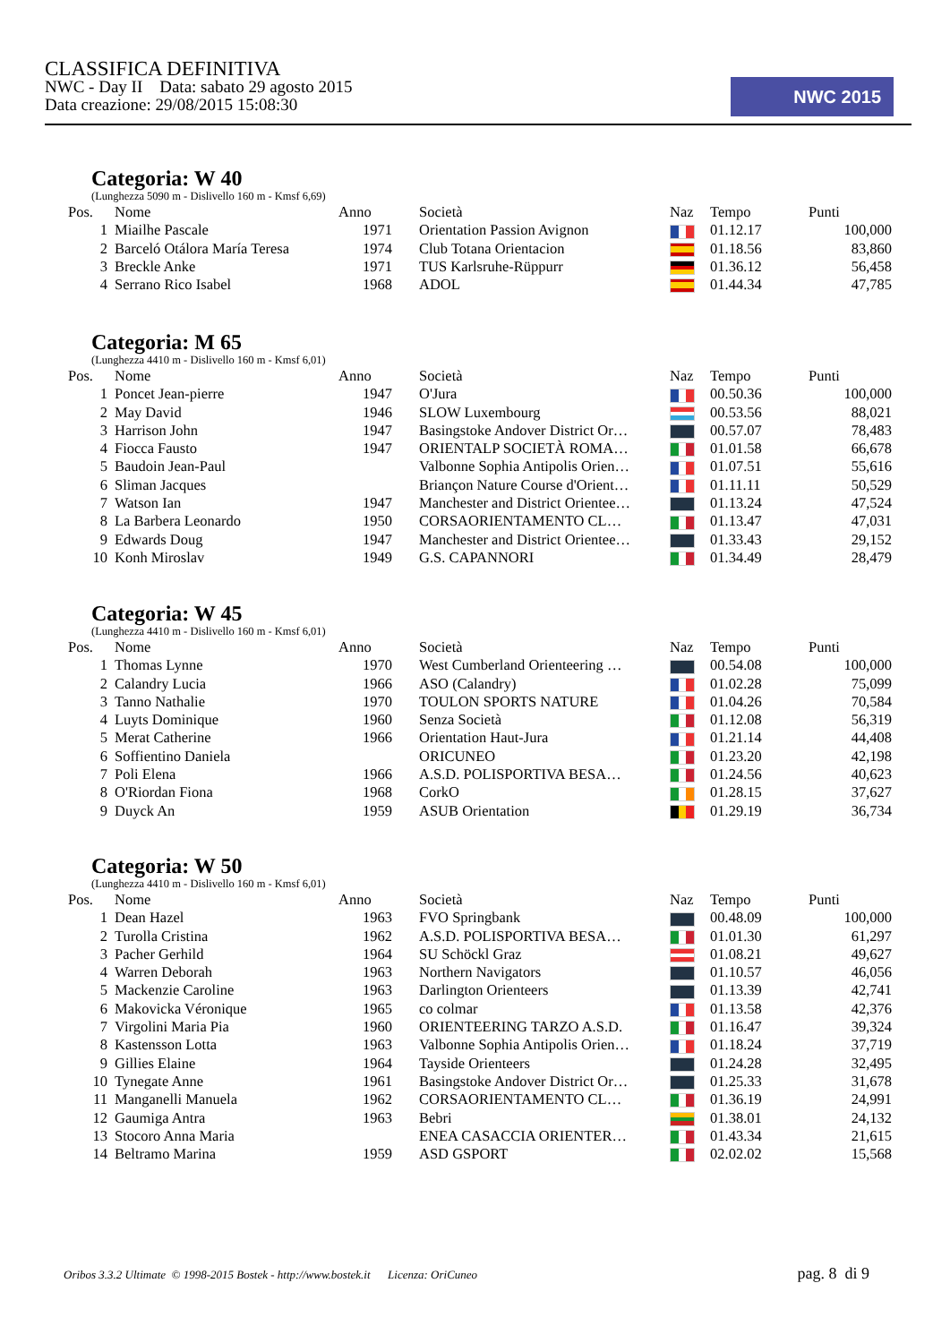CLASSIFICA DEFINITIVA
NWC - Day II Data: sabato 29 agosto 2015
Data creazione: 29/08/2015 15:08:30
NWC 2015
Categoria: W 40
(Lunghezza 5090 m - Dislivello 160 m - Kmsf 6,69)
| Pos. | Nome | Anno | Società | Naz | Tempo | Punti |
| --- | --- | --- | --- | --- | --- | --- |
| 1 | Miailhe Pascale | 1971 | Orientation Passion Avignon | | 01.12.17 | 100,000 |
| 2 | Barceló Otálora María Teresa | 1974 | Club Totana Orientacion | | 01.18.56 | 83,860 |
| 3 | Breckle Anke | 1971 | TUS Karlsruhe-Rüppurr | | 01.36.12 | 56,458 |
| 4 | Serrano Rico Isabel | 1968 | ADOL | | 01.44.34 | 47,785 |
Categoria: M 65
(Lunghezza 4410 m - Dislivello 160 m - Kmsf 6,01)
| Pos. | Nome | Anno | Società | Naz | Tempo | Punti |
| --- | --- | --- | --- | --- | --- | --- |
| 1 | Poncet Jean-pierre | 1947 | O'Jura | | 00.50.36 | 100,000 |
| 2 | May David | 1946 | SLOW Luxembourg | | 00.53.56 | 88,021 |
| 3 | Harrison John | 1947 | Basingstoke Andover District Or… | | 00.57.07 | 78,483 |
| 4 | Fiocca Fausto | 1947 | ORIENTALP SOCIETÀ ROMA… | | 01.01.58 | 66,678 |
| 5 | Baudoin Jean-Paul | | Valbonne Sophia Antipolis Orien… | | 01.07.51 | 55,616 |
| 6 | Sliman Jacques | | Briançon Nature Course d'Orient… | | 01.11.11 | 50,529 |
| 7 | Watson Ian | 1947 | Manchester and District Orientee… | | 01.13.24 | 47,524 |
| 8 | La Barbera Leonardo | 1950 | CORSAORIENTAMENTO CL… | | 01.13.47 | 47,031 |
| 9 | Edwards Doug | 1947 | Manchester and District Orientee… | | 01.33.43 | 29,152 |
| 10 | Konh Miroslav | 1949 | G.S. CAPANNORI | | 01.34.49 | 28,479 |
Categoria: W 45
(Lunghezza 4410 m - Dislivello 160 m - Kmsf 6,01)
| Pos. | Nome | Anno | Società | Naz | Tempo | Punti |
| --- | --- | --- | --- | --- | --- | --- |
| 1 | Thomas Lynne | 1970 | West Cumberland Orienteering … | | 00.54.08 | 100,000 |
| 2 | Calandry Lucia | 1966 | ASO (Calandry) | | 01.02.28 | 75,099 |
| 3 | Tanno Nathalie | 1970 | TOULON SPORTS NATURE | | 01.04.26 | 70,584 |
| 4 | Luyts Dominique | 1960 | Senza Società | | 01.12.08 | 56,319 |
| 5 | Merat Catherine | 1966 | Orientation Haut-Jura | | 01.21.14 | 44,408 |
| 6 | Soffientino Daniela | | ORICUNEO | | 01.23.20 | 42,198 |
| 7 | Poli Elena | 1966 | A.S.D. POLISPORTIVA BESA… | | 01.24.56 | 40,623 |
| 8 | O'Riordan Fiona | 1968 | CorkO | | 01.28.15 | 37,627 |
| 9 | Duyck An | 1959 | ASUB Orientation | | 01.29.19 | 36,734 |
Categoria: W 50
(Lunghezza 4410 m - Dislivello 160 m - Kmsf 6,01)
| Pos. | Nome | Anno | Società | Naz | Tempo | Punti |
| --- | --- | --- | --- | --- | --- | --- |
| 1 | Dean Hazel | 1963 | FVO Springbank | | 00.48.09 | 100,000 |
| 2 | Turolla Cristina | 1962 | A.S.D. POLISPORTIVA BESA… | | 01.01.30 | 61,297 |
| 3 | Pacher Gerhild | 1964 | SU Schöckl Graz | | 01.08.21 | 49,627 |
| 4 | Warren Deborah | 1963 | Northern Navigators | | 01.10.57 | 46,056 |
| 5 | Mackenzie Caroline | 1963 | Darlington Orienteers | | 01.13.39 | 42,741 |
| 6 | Makovicka Véronique | 1965 | co colmar | | 01.13.58 | 42,376 |
| 7 | Virgolini Maria Pia | 1960 | ORIENTEERING TARZO A.S.D. | | 01.16.47 | 39,324 |
| 8 | Kastensson Lotta | 1963 | Valbonne Sophia Antipolis Orien… | | 01.18.24 | 37,719 |
| 9 | Gillies Elaine | 1964 | Tayside Orienteers | | 01.24.28 | 32,495 |
| 10 | Tynegate Anne | 1961 | Basingstoke Andover District Or… | | 01.25.33 | 31,678 |
| 11 | Manganelli Manuela | 1962 | CORSAORIENTAMENTO CL… | | 01.36.19 | 24,991 |
| 12 | Gaumiga Antra | 1963 | Bebri | | 01.38.01 | 24,132 |
| 13 | Stocoro Anna Maria | | ENEA CASACCIA ORIENTER… | | 01.43.34 | 21,615 |
| 14 | Beltramo Marina | 1959 | ASD GSPORT | | 02.02.02 | 15,568 |
Oribos 3.3.2 Ultimate © 1998-2015 Bostek - http://www.bostek.it Licenza: OriCuneo pag. 8 di 9